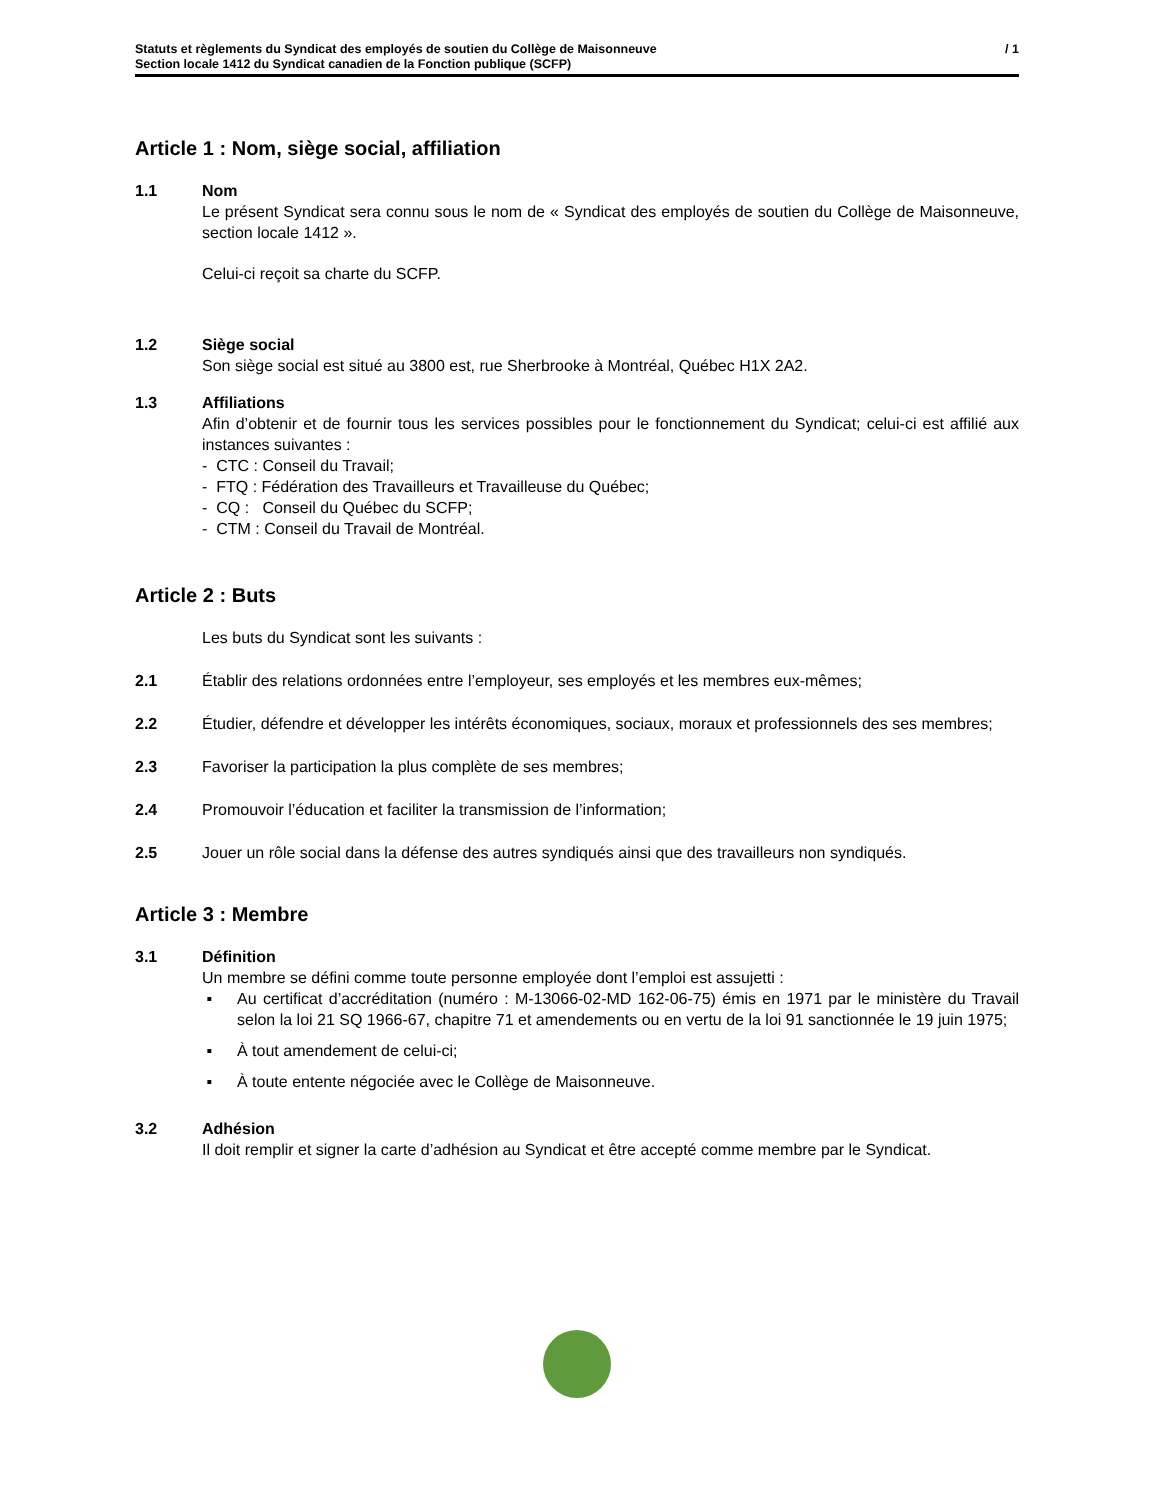Statuts et règlements du Syndicat des employés de soutien du Collège de Maisonneuve
Section locale 1412 du Syndicat canadien de la Fonction publique (SCFP)
/ 1
Article 1 : Nom, siège social, affiliation
1.1 Nom
Le présent Syndicat sera connu sous le nom de « Syndicat des employés de soutien du Collège de Maisonneuve, section locale 1412 ».
Celui-ci reçoit sa charte du SCFP.
1.2 Siège social
Son siège social est situé au 3800 est, rue Sherbrooke à Montréal, Québec H1X 2A2.
1.3 Affiliations
Afin d’obtenir et de fournir tous les services possibles pour le fonctionnement du Syndicat; celui-ci est affilié aux instances suivantes :
- CTC : Conseil du Travail;
- FTQ : Fédération des Travailleurs et Travailleuse du Québec;
- CQ : Conseil du Québec du SCFP;
- CTM : Conseil du Travail de Montréal.
Article 2 : Buts
Les buts du Syndicat sont les suivants :
2.1 Établir des relations ordonnées entre l’employeur, ses employés et les membres eux-mêmes;
2.2 Étudier, défendre et développer les intérêts économiques, sociaux, moraux et professionnels des ses membres;
2.3 Favoriser la participation la plus complète de ses membres;
2.4 Promouvoir l’éducation et faciliter la transmission de l’information;
2.5 Jouer un rôle social dans la défense des autres syndiqués ainsi que des travailleurs non syndiqués.
Article 3 : Membre
3.1 Définition
Un membre se défini comme toute personne employée dont l’emploi est assujetti :
▪ Au certificat d’accréditation (numéro : M-13066-02-MD 162-06-75) émis en 1971 par le ministère du Travail selon la loi 21 SQ 1966-67, chapitre 71 et amendements ou en vertu de la loi 91 sanctionnée le 19 juin 1975;
▪ À tout amendement de celui-ci;
▪ À toute entente négociée avec le Collège de Maisonneuve.
3.2 Adhésion
Il doit remplir et signer la carte d’adhésion au Syndicat et être accepté comme membre par le Syndicat.